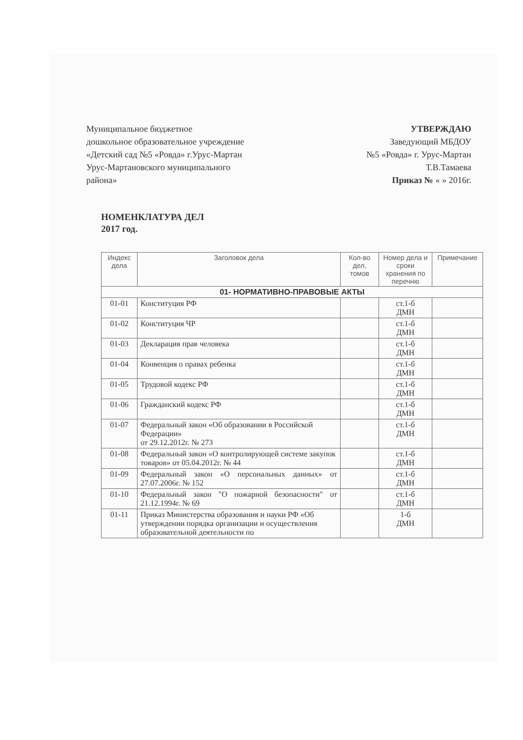Муниципальное бюджетное
дошкольное образовательное учреждение
«Детский сад №5 «Ровда» г.Урус-Мартан
Урус-Мартановского муниципального
района»
УТВЕРЖДАЮ
Заведующий МБДОУ
№5 «Ровда» г. Урус-Мартан
Т.В.Тамаева
Приказ № « » 2016г.
НОМЕНКЛАТУРА ДЕЛ
2017 год.
| Индекс дела | Заголовок дела | Кол-во дел, томов | Номер дела и сроки хранения по перечню | Примечание |
| --- | --- | --- | --- | --- |
| 01- НОРМАТИВНО-ПРАВОВЫЕ АКТЫ | | | | |
| 01-01 | Конституция РФ | | ст.1-б ДМН | |
| 01-02 | Конституция ЧР | | ст.1-б ДМН | |
| 01-03 | Декларация прав человека | | ст.1-б ДМН | |
| 01-04 | Конвенция о правах ребенка | | ст.1-б ДМН | |
| 01-05 | Трудовой кодекс РФ | | ст.1-б ДМН | |
| 01-06 | Гражданский кодекс РФ | | ст.1-б ДМН | |
| 01-07 | Федеральный закон «Об образовании в Российской Федерации» от 29.12.2012г. № 273 | | ст.1-б ДМН | |
| 01-08 | Федеральный закон «О контролирующей системе закупок товаров» от 05.04.2012г. № 44 | | ст.1-б ДМН | |
| 01-09 | Федеральный закон «О персональных данных» от 27.07.2006г. № 152 | | ст.1-б ДМН | |
| 01-10 | Федеральный закон "О пожарной безопасности" от 21.12.1994г. № 69 | | ст.1-б ДМН | |
| 01-11 | Приказ Министерства образования и науки РФ «Об утверждении порядка организации и осуществления образовательной деятельности по | | 1-б ДМН | |